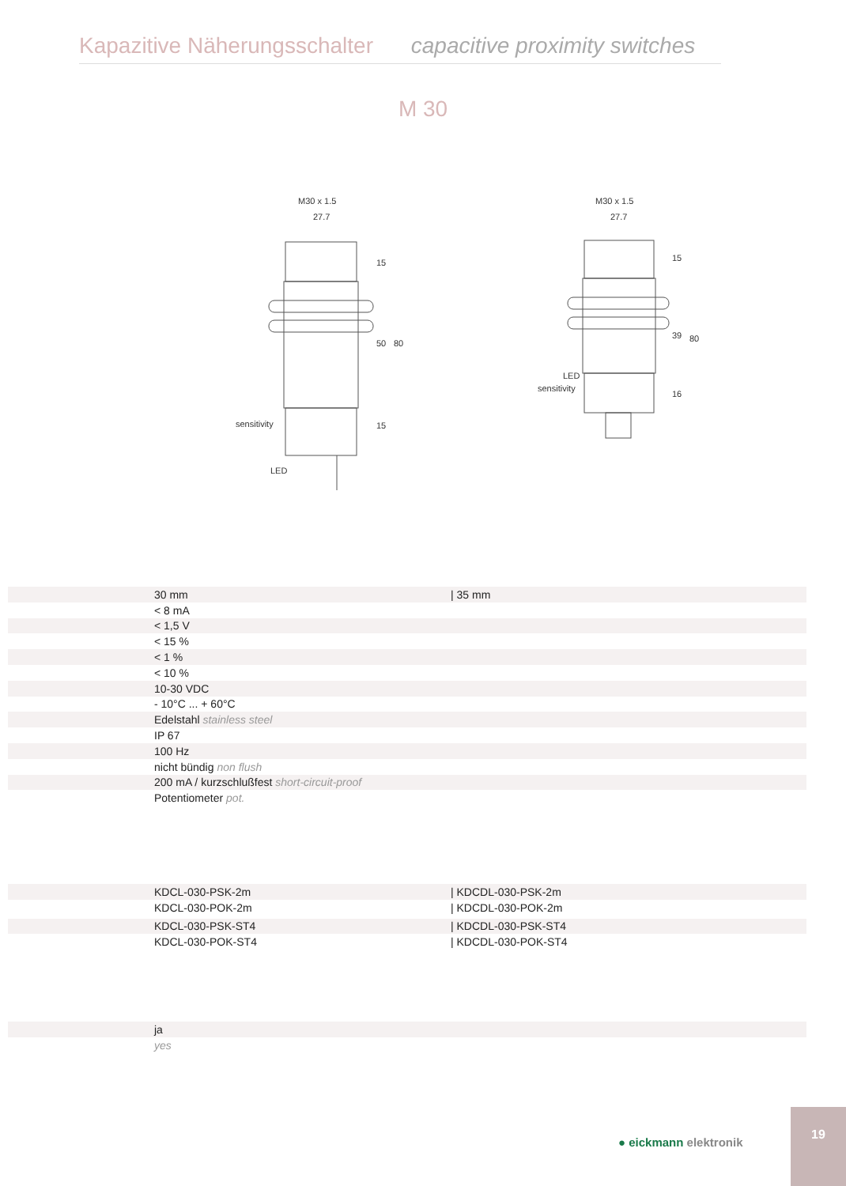Kapazitive Näherungsschalter capacitive proximity switches
M 30
M30 x 1.5
27.7
sensitivity
LED
M30 x 1.5
27.7
LED
sensitivity
15
50
80
15
15
39
80
16
| | 30 mm | / 35 mm |
| | < 8 mA | |
| | < 1,5 V | |
| | < 15 % | |
| | < 1 % | |
| | < 10 % | |
| | 10-30 VDC | |
| | - 10°C ... + 60°C | |
| | Edelstahl stainless steel | |
| | IP 67 | |
| | 100 Hz | |
| | nicht bündig non flush | |
| | 200 mA / kurzschlußfest short-circuit-proof | |
| | Potentiometer pot. | |
| | KDCL-030-PSK-2m | / KDCDL-030-PSK-2m |
| | KDCL-030-POK-2m | / KDCDL-030-POK-2m |
| | KDCL-030-PSK-ST4 | / KDCDL-030-PSK-ST4 |
| | KDCL-030-POK-ST4 | / KDCDL-030-POK-ST4 |
| | ja |
| | yes |
● eickmann elektronik
19